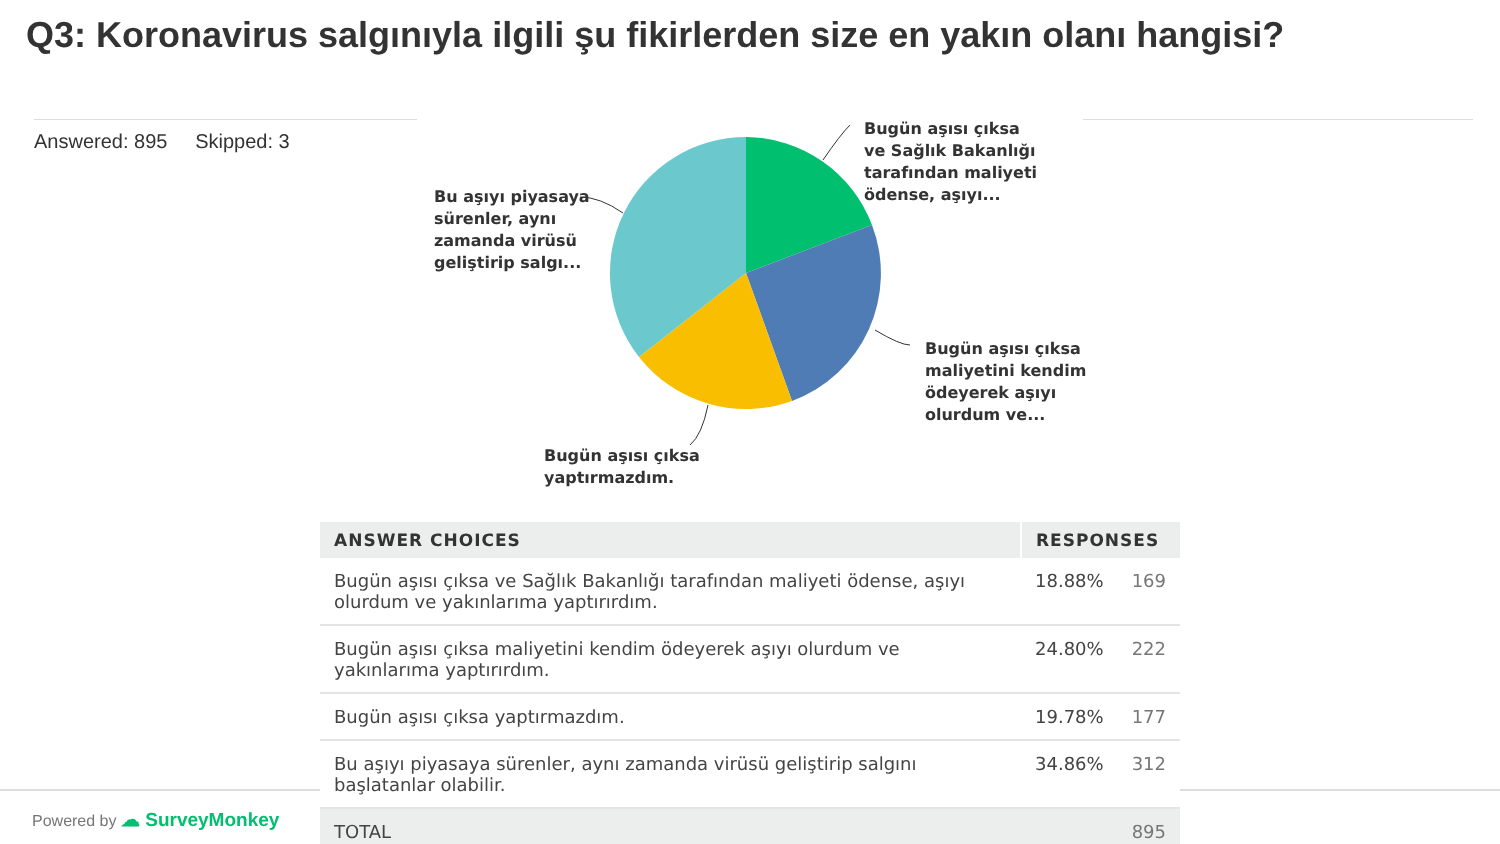Q3: Koronavirus salgınıyla ilgili şu fikirlerden size en yakın olanı hangisi?
Answered: 895 Skipped: 3
Bugün aşısı çıksa
ve Sağlık Bakanlığı
tarafından maliyeti
ödense, aşıyı...
Bugün aşısı çıksa
maliyetini kendim
ödeyerek aşıyı
olurdum ve...
Bugün aşısı çıksa
yaptırmazdım.
Bu aşıyı piyasaya
sürenler, aynı
zamanda virüsü
geliştirip salgı...
| ANSWER CHOICES | RESPONSES | |
| --- | --- | --- |
| Bugün aşısı çıksa ve Sağlık Bakanlığı tarafından maliyeti ödense, aşıyı olurdum ve yakınlarıma yaptırırdım. | 18.88% | 169 |
| Bugün aşısı çıksa maliyetini kendim ödeyerek aşıyı olurdum ve yakınlarıma yaptırırdım. | 24.80% | 222 |
| Bugün aşısı çıksa yaptırmazdım. | 19.78% | 177 |
| Bu aşıyı piyasaya sürenler, aynı zamanda virüsü geliştirip salgını başlatanlar olabilir. | 34.86% | 312 |
| TOTAL | | 895 |
Powered by ☁ SurveyMonkey